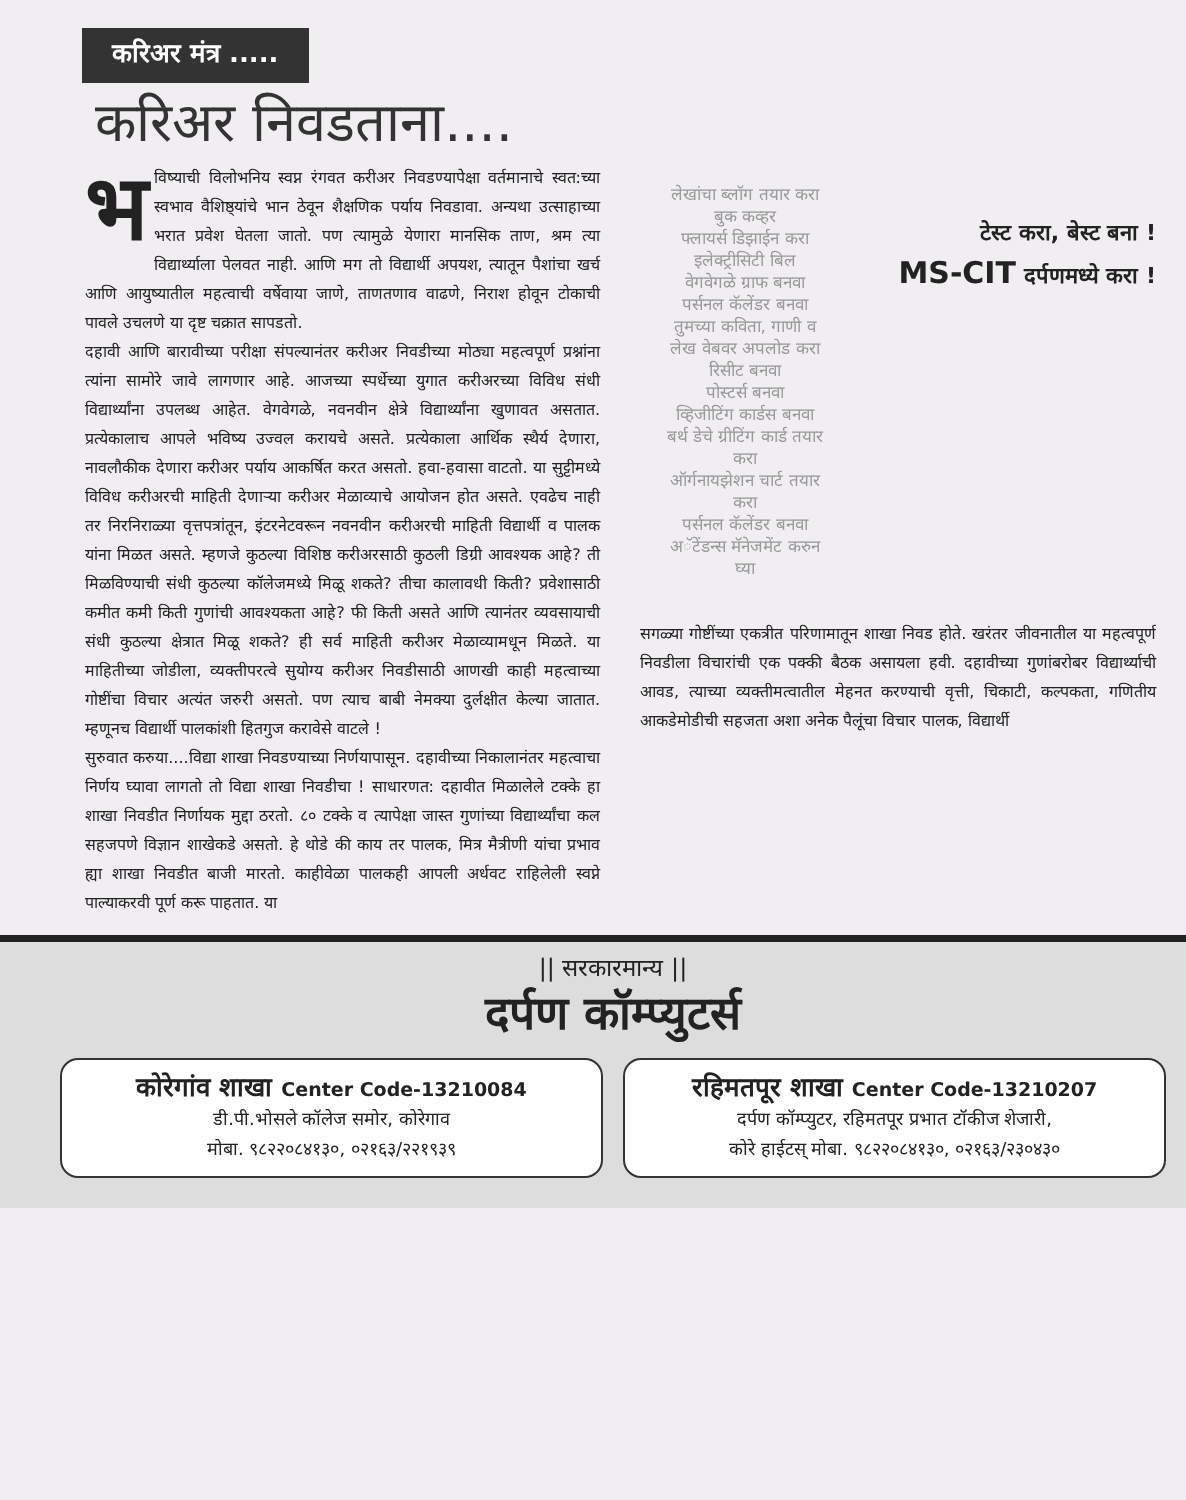करिअर मंत्र .....
करिअर निवडताना....
भविष्याची विलोभनिय स्वप्न रंगवत करीअर निवडण्यापेक्षा वर्तमानाचे स्वत:च्या स्वभाव वैशिष्ठ्यांचे भान ठेवून शैक्षणिक पर्याय निवडावा. अन्यथा उत्साहाच्या भरात प्रवेश घेतला जातो. पण त्यामुळे येणारा मानसिक ताण, श्रम त्या विद्यार्थ्याला पेलवत नाही. आणि मग तो विद्यार्थी अपयश, त्यातून पैशांचा खर्च आणि आयुष्यातील महत्वाची वर्षेवाया जाणे, ताणतणाव वाढणे, निराश होवून टोकाची पावले उचलणे या दृष्ट चक्रात सापडतो.
दहावी आणि बारावीच्या परीक्षा संपल्यानंतर करीअर निवडीच्या मोठ्या महत्वपूर्ण प्रश्नांना त्यांना सामोरे जावे लागणार आहे. आजच्या स्पर्धेच्या युगात करीअरच्या विविध संधी विद्यार्थ्यांना उपलब्ध आहेत. वेगवेगळे, नवनवीन क्षेत्रे विद्यार्थ्यांना खुणावत असतात. प्रत्येकालाच आपले भविष्य उज्वल करायचे असते. प्रत्येकाला आर्थिक स्थैर्य देणारा, नावलौकीक देणारा करीअर पर्याय आकर्षित करत असतो. हवा-हवासा वाटतो. या सुट्टीमध्ये विविध करीअरची माहिती देणाऱ्या करीअर मेळाव्याचे आयोजन होत असते. एवढेच नाही तर निरनिराळ्या वृत्तपत्रांतून, इंटरनेटवरून नवनवीन करीअरची माहिती विद्यार्थी व पालक यांना मिळत असते. म्हणजे कुठल्या विशिष्ठ करीअरसाठी कुठली डिग्री आवश्यक आहे? ती मिळविण्याची संधी कुठल्या कॉलेजमध्ये मिळू शकते? तीचा कालावधी किती? प्रवेशासाठी कमीत कमी किती गुणांची आवश्यकता आहे? फी किती असते आणि त्यानंतर व्यवसायाची संधी कुठल्या क्षेत्रात मिळू शकते? ही सर्व माहिती करीअर मेळाव्यामधून मिळते. या माहितीच्या जोडीला, व्यक्तीपरत्वे सुयोग्य करीअर निवडीसाठी आणखी काही महत्वाच्या गोष्टींचा विचार अत्यंत जरुरी असतो. पण त्याच बाबी नेमक्या दुर्लक्षीत केल्या जातात. म्हणूनच विद्यार्थी पालकांशी हितगुज करावेसे वाटले !
सुरुवात करुया....विद्या शाखा निवडण्याच्या निर्णयापासून. दहावीच्या निकालानंतर महत्वाचा निर्णय घ्यावा लागतो तो विद्या शाखा निवडीचा ! साधारणत: दहावीत मिळालेले टक्के हा शाखा निवडीत निर्णायक मुद्दा ठरतो. ८० टक्के व त्यापेक्षा जास्त गुणांच्या विद्यार्थ्यांचा कल सहजपणे विज्ञान शाखेकडे असतो. हे थोडे की काय तर पालक, मित्र मैत्रीणी यांचा प्रभाव ह्या शाखा निवडीत बाजी मारतो. काहीवेळा पालकही आपली अर्धवट राहिलेली स्वप्ने पाल्याकरवी पूर्ण करू पाहतात. या
लेखांचा ब्लॉग तयार करा
बुक कव्हर
फ्लायर्स डिझाईन करा
इलेक्ट्रीसिटी बिल
वेगवेगळे ग्राफ बनवा
पर्सनल कॅलेंडर बनवा
तुमच्या कविता, गाणी व लेख वेबवर अपलोड करा
रिसीट बनवा
पोस्टर्स बनवा
व्हिजीटिंग कार्डस बनवा
बर्थ डेचे ग्रीटिंग कार्ड तयार करा
ऑर्गनायझेशन चार्ट तयार करा
पर्सनल कॅलेंडर बनवा
अॅटेंडन्स मॅनेजमेंट करुन घ्या
टेस्ट करा, बेस्ट बना !
MS-CIT दर्पणमध्ये करा !
सगळ्या गोष्टींच्या एकत्रीत परिणामातून शाखा निवड होते. खरंतर जीवनातील या महत्वपूर्ण निवडीला विचारांची एक पक्की बैठक असायला हवी. दहावीच्या गुणांबरोबर विद्यार्थ्याची आवड, त्याच्या व्यक्तीमत्वातील मेहनत करण्याची वृत्ती, चिकाटी, कल्पकता, गणितीय आकडेमोडीची सहजता अशा अनेक पैलूंचा विचार पालक, विद्यार्थी
|| सरकारमान्य ||
दर्पण कॉम्प्युटर्स
कोरेगांव शाखा Center Code-13210084
डी.पी.भोसले कॉलेज समोर, कोरेगाव
मोबा. ९८२२०८४१३०, ०२१६३/२२१९३९
रहिमतपूर शाखा Center Code-13210207
दर्पण कॉम्प्युटर, रहिमतपूर प्रभात टॉकीज शेजारी,
कोरे हाईटस् मोबा. ९८२२०८४१३०, ०२१६३/२३०४३०